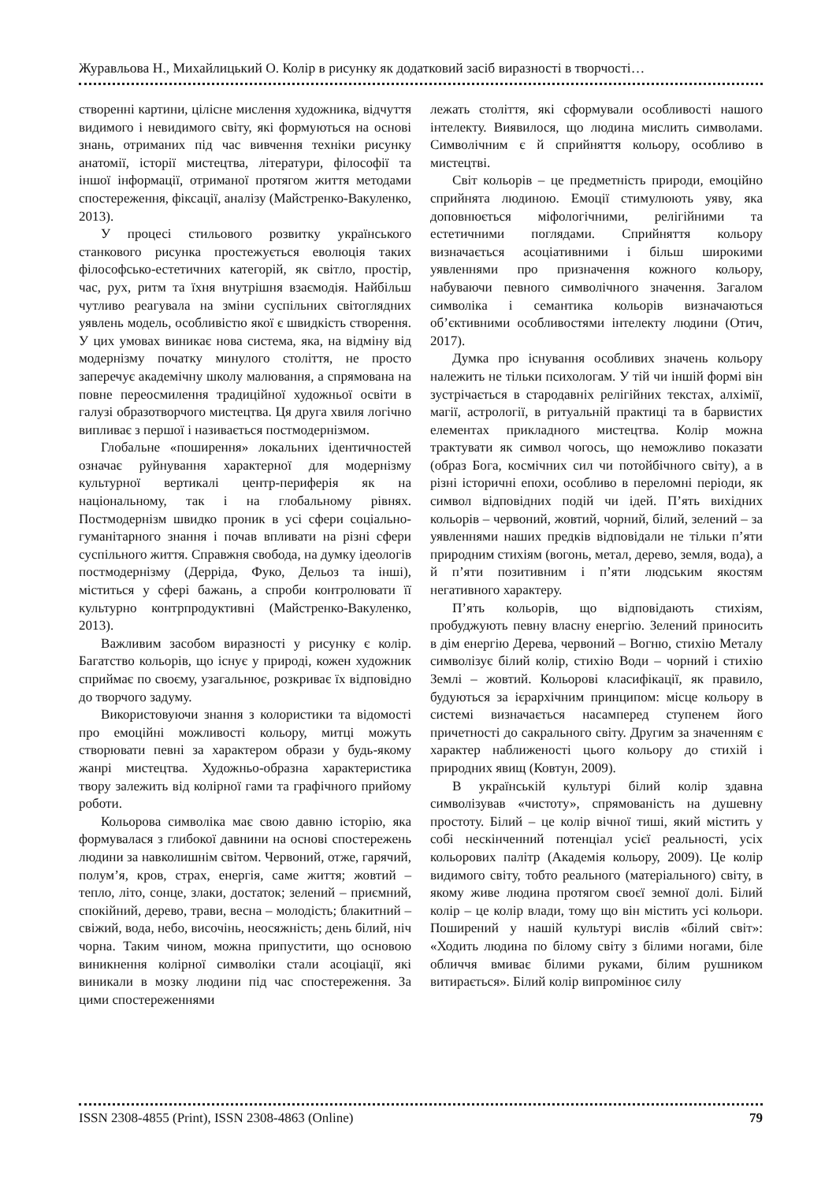Журавльова Н., Михайлицький О. Колір в рисунку як додатковий засіб виразності в творчості…
створенні картини, цілісне мислення художника, відчуття видимого і невидимого світу, які формуються на основі знань, отриманих під час вивчення техніки рисунку анатомії, історії мистецтва, літератури, філософії та іншої інформації, отриманої протягом життя методами спостереження, фіксації, аналізу (Майстренко-Вакуленко, 2013).
У процесі стильового розвитку українського станкового рисунка простежується еволюція таких філософсько-естетичних категорій, як світло, простір, час, рух, ритм та їхня внутрішня взаємодія. Найбільш чутливо реагувала на зміни суспільних світоглядних уявлень модель, особливістю якої є швидкість створення. У цих умовах виникає нова система, яка, на відміну від модернізму початку минулого століття, не просто заперечує академічну школу малювання, а спрямована на повне переосмилення традиційної художньої освіти в галузі образотворчого мистецтва. Ця друга хвиля логічно випливає з першої і називається постмодернізмом.
Глобальне «поширення» локальних ідентичностей означає руйнування характерної для модернізму культурної вертикалі центр-периферія як на національному, так і на глобальному рівнях. Постмодернізм швидко проник в усі сфери соціально-гуманітарного знання і почав впливати на різні сфери суспільного життя. Справжня свобода, на думку ідеологів постмодернізму (Дерріда, Фуко, Дельоз та інші), міститься у сфері бажань, а спроби контролювати її культурно контрпродуктивні (Майстренко-Вакуленко, 2013).
Важливим засобом виразності у рисунку є колір. Багатство кольорів, що існує у природі, кожен художник сприймає по своєму, узагальнює, розкриває їх відповідно до творчого задуму.
Використовуючи знання з колористики та відомості про емоційні можливості кольору, митці можуть створювати певні за характером образи у будь-якому жанрі мистецтва. Художньо-образна характеристика твору залежить від колірної гами та графічного прийому роботи.
Кольорова символіка має свою давню історію, яка формувалася з глибокої давнини на основі спостережень людини за навколишнім світом. Червоний, отже, гарячий, полум’я, кров, страх, енергія, саме життя; жовтий – тепло, літо, сонце, злаки, достаток; зелений – приємний, спокійний, дерево, трави, весна – молодість; блакитний – свіжий, вода, небо, височінь, неосяжність; день білий, ніч чорна. Таким чином, можна припустити, що основою виникнення колірної символіки стали асоціації, які виникали в мозку людини під час спостереження. За цими спостереженнями
лежать століття, які сформували особливості нашого інтелекту. Виявилося, що людина мислить символами. Символічним є й сприйняття кольору, особливо в мистецтві.
Світ кольорів – це предметність природи, емоційно сприйнята людиною. Емоції стимулюють уяву, яка доповнюється міфологічними, релігійними та естетичними поглядами. Сприйняття кольору визначається асоціативними і більш широкими уявленнями про призначення кожного кольору, набуваючи певного символічного значення. Загалом символіка і семантика кольорів визначаються об’єктивними особливостями інтелекту людини (Отич, 2017).
Думка про існування особливих значень кольору належить не тільки психологам. У тій чи іншій формі він зустрічається в стародавніх релігійних текстах, алхімії, магії, астрології, в ритуальній практиці та в барвистих елементах прикладного мистецтва. Колір можна трактувати як символ чогось, що неможливо показати (образ Бога, космічних сил чи потойбічного світу), а в різні історичні епохи, особливо в переломні періоди, як символ відповідних подій чи ідей. П’ять вихідних кольорів – червоний, жовтий, чорний, білий, зелений – за уявленнями наших предків відповідали не тільки п’яти природним стихіям (вогонь, метал, дерево, земля, вода), а й п’яти позитивним і п’яти людським якостям негативного характеру.
П’ять кольорів, що відповідають стихіям, пробуджують певну власну енергію. Зелений приносить в дім енергію Дерева, червоний – Вогню, стихію Металу символізує білий колір, стихію Води – чорний і стихію Землі – жовтий. Кольорові класифікації, як правило, будуються за ієрархічним принципом: місце кольору в системі визначається насамперед ступенем його причетності до сакрального світу. Другим за значенням є характер наближеності цього кольору до стихій і природних явищ (Ковтун, 2009).
В українській культурі білий колір здавна символізував «чистоту», спрямованість на душевну простоту. Білий – це колір вічної тиші, який містить у собі нескінченний потенціал усієї реальності, усіх кольорових палітр (Академія кольору, 2009). Це колір видимого світу, тобто реального (матеріального) світу, в якому живе людина протягом своєї земної долі. Білий колір – це колір влади, тому що він містить усі кольори. Поширений у нашій культурі вислів «білий світ»: «Ходить людина по білому світу з білими ногами, біле обличчя вмиває білими руками, білим рушником витирається». Білий колір випромінює силу
ISSN 2308-4855 (Print), ISSN 2308-4863 (Online) 79